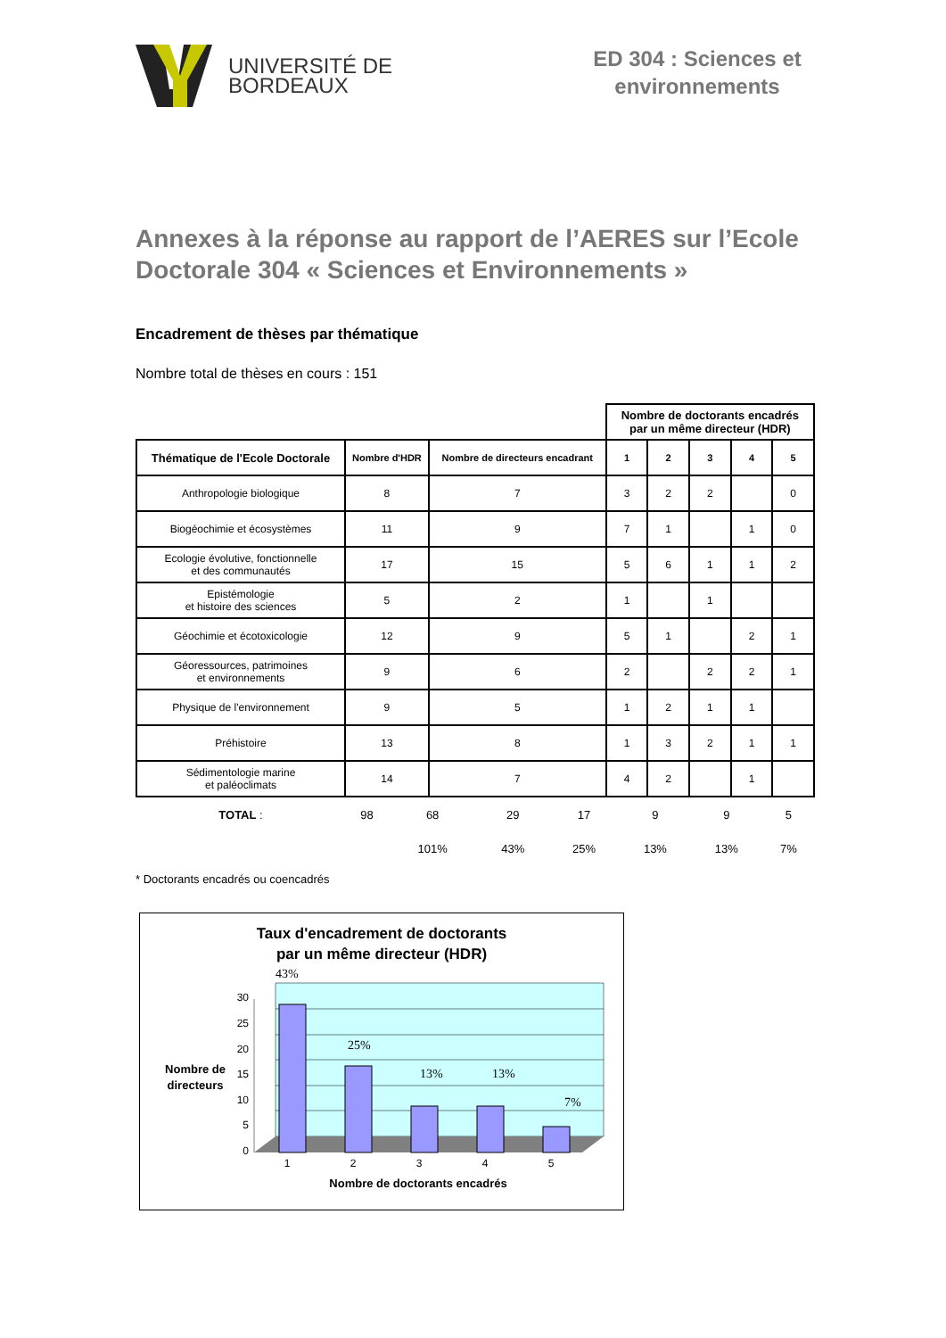UNIVERSITÉ DE
BORDEAUX
ED 304 : Sciences et environnements
Annexes à la réponse au rapport de l’AERES sur l’Ecole Doctorale 304 « Sciences et Environnements »
Encadrement de thèses par thématique
Nombre total de thèses en cours : 151
| | | | Nombre de doctorants encadrés par un même directeur (HDR) | | | | |
| Thématique de l'Ecole Doctorale | Nombre d'HDR | Nombre de directeurs encadrant | 1 | 2 | 3 | 4 | 5 |
| Anthropologie biologique | 8 | 7 | 3 | 2 | 2 | | 0 |
| Biogéochimie et écosystèmes | 11 | 9 | 7 | 1 | | 1 | 0 |
| Ecologie évolutive, fonctionnelle et des communautés | 17 | 15 | 5 | 6 | 1 | 1 | 2 |
| Epistémologie et histoire des sciences | 5 | 2 | 1 | | 1 | | |
| Géochimie et écotoxicologie | 12 | 9 | 5 | 1 | | 2 | 1 |
| Géoressources, patrimoines et environnements | 9 | 6 | 2 | | 2 | 2 | 1 |
| Physique de l'environnement | 9 | 5 | 1 | 2 | 1 | 1 | |
| Préhistoire | 13 | 8 | 1 | 3 | 2 | 1 | 1 |
| Sédimentologie marine et paléoclimats | 14 | 7 | 4 | 2 | | 1 | |
| TOTAL : | 98 | 68 | 29 | 17 | 9 | 9 | 5 |
| | | 101% | 43% | 25% | 13% | 13% | 7% |
* Doctorants encadrés ou coencadrés
Taux d'encadrement de doctorants
par un même directeur (HDR)
30
25
20
15
10
5
0
43%
25%
13%
13%
7%
1
2
3
4
5
Nombre de doctorants encadrés
Nombre de
directeurs